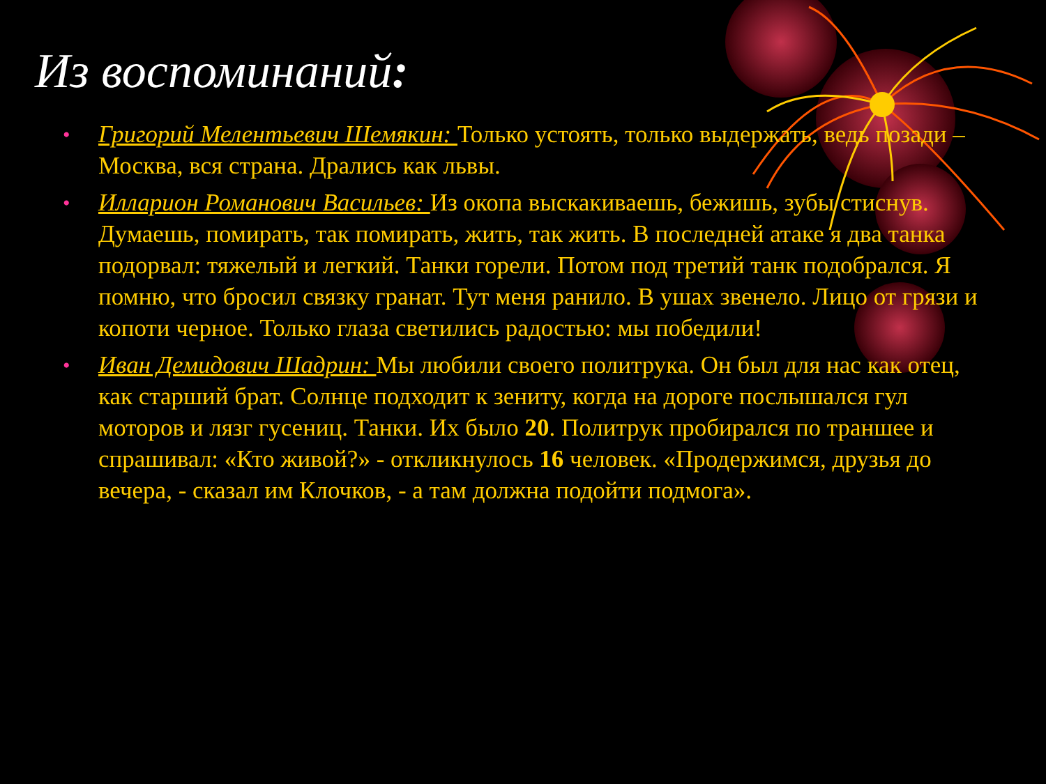Из воспоминаний:
• Григорий Мелентьевич Шемякин: Только устоять, только выдержать, ведь позади – Москва, вся страна. Дрались как львы.
• Илларион Романович Васильев: Из окопа выскакиваешь, бежишь, зубы стиснув. Думаешь, помирать, так помирать, жить, так жить. В последней атаке я два танка подорвал: тяжелый и легкий. Танки горели. Потом под третий танк подобрался. Я помню, что бросил связку гранат. Тут меня ранило. В ушах звенело. Лицо от грязи и копоти черное. Только глаза светились радостью: мы победили!
• Иван Демидович Шадрин: Мы любили своего политрука. Он был для нас как отец, как старший брат. Солнце подходит к зениту, когда на дороге послышался гул моторов и лязг гусениц. Танки. Их было 20. Политрук пробирался по траншее и спрашивал: «Кто живой?» - откликнулось 16 человек. «Продержимся, друзья до вечера, - сказал им Клочков, - а там должна подойти подмога».